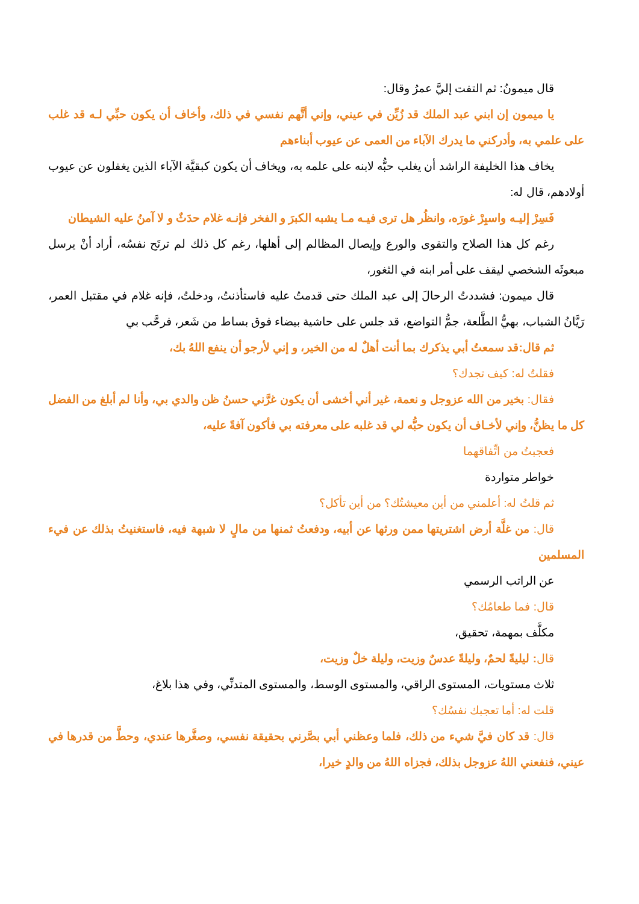قال ميمونُ: ثم التفت إليَّ عمرُ وقال:
يا ميمون إن ابني عبد الملك قد زُيِّن في عيني، وإني أتَّهم نفسي في ذلك، وأخاف أن يكون حبِّي لـه قد غلب على علمي به، وأدركني ما يدرك الآباء من العمى عن عيوب أبناءهم
يخاف هذا الخليفة الراشد أن يغلب حبُّه لابنه على علمه به، ويخاف أن يكون كبقيَّة الآباء الذين يغفلون عن عيوب أولادهم، قال له:
فَسِرْ إليـه واسبِرْ غورَه، وانظُر هل ترى فيـه مـا يشبه الكبرَ و الفخر فإنـه غلام حدَثٌ و لا آمنُ عليه الشيطان
رغم كل هذا الصلاح والتقوى والورع وإيصال المظالم إلى أهلها، رغم كل ذلك لم ترتَح نفسُه، أراد أنْ يرسل مبعوثَه الشخصي ليقف على أمر ابنه في الثغور،
قال ميمون: فشددتُ الرحالَ إلى عبد الملك حتى قدمتُ عليه فاستأذنتُ، ودخلتُ، فإنه غلام في مقتبل العمر، رَيَّانُ الشباب، بهيُّ الطَّلعة، جمُّ التواضع، قد جلس على حاشية بيضاء فوق بساط من شَعر، فرحَّب بي
ثم قال:قد سمعتُ أبي يذكرك بما أنت أهلٌ له من الخير، و إني لأرجو أن ينفع اللهُ بك،
فقلتُ له: كيف تجدك؟
فقال: بخير من الله عزوجل و نعمة، غير أني أخشى أن يكون غرَّني حسنُ ظن والدي بي، وأنا لم أبلغ من الفضل كل ما يظنُّ، وإني لأخـاف أن يكون حبُّه لي قد غلبه على معرفته بي فأكون آفةً عليه،
فعجبتُ من اتِّفاقهما
خواطر متواردة
ثم قلتُ له: أعلمني من أين معيشتُك؟ من أين تأكل؟
قال: من غلَّة أرض اشتريتها ممن ورثها عن أبيه، ودفعتُ ثمنها من مالٍ لا شبهة فيه، فاستغنيتُ بذلك عن فيء المسلمين
عن الراتب الرسمي
قال: فما طعامُك؟
مكلَّف بمهمة، تحقيق،
قال: ليليةً لحمٌ، وليلةً عدسٌ وزيت، وليلة خلٌ وزيت،
ثلاث مستويات، المستوى الراقي، والمستوى الوسط، والمستوى المتدنِّي، وفي هذا بلاغ،
قلت له: أما تعجبك نفسُك؟
قال: قد كان فيَّ شيء من ذلك، فلما وعظني أبي بصَّرني بحقيقة نفسي، وصغَّرها عندي، وحطَّ من قدرها في عيني، فنفعني اللهُ عزوجل بذلك، فجزاه اللهُ من والدٍ خيرا،